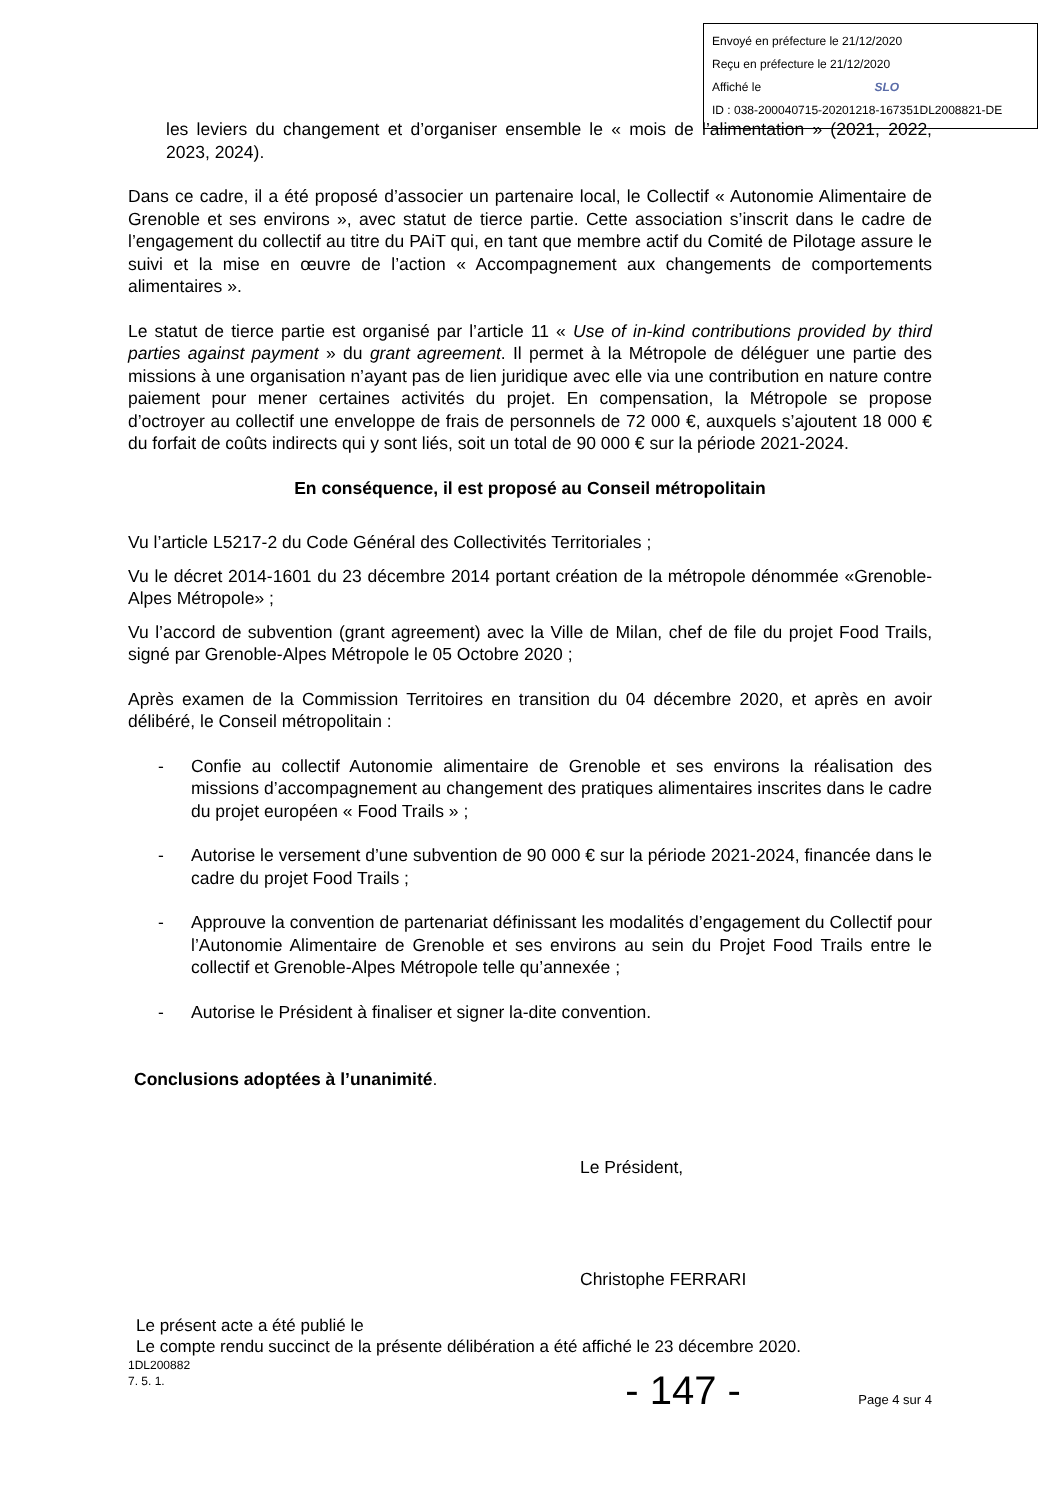Envoyé en préfecture le 21/12/2020
Reçu en préfecture le 21/12/2020
Affiché le SLO
ID : 038-200040715-20201218-167351DL2008821-DE
les leviers du changement et d’organiser ensemble le « mois de l’alimentation » (2021, 2022, 2023, 2024).
Dans ce cadre, il a été proposé d’associer un partenaire local, le Collectif « Autonomie Alimentaire de Grenoble et ses environs », avec statut de tierce partie. Cette association s’inscrit dans le cadre de l’engagement du collectif au titre du PAiT qui, en tant que membre actif du Comité de Pilotage assure le suivi et la mise en œuvre de l’action « Accompagnement aux changements de comportements alimentaires ».
Le statut de tierce partie est organisé par l’article 11 « Use of in-kind contributions provided by third parties against payment » du grant agreement. Il permet à la Métropole de déléguer une partie des missions à une organisation n’ayant pas de lien juridique avec elle via une contribution en nature contre paiement pour mener certaines activités du projet. En compensation, la Métropole se propose d’octroyer au collectif une enveloppe de frais de personnels de 72 000 €, auxquels s’ajoutent 18 000 € du forfait de coûts indirects qui y sont liés, soit un total de 90 000 € sur la période 2021-2024.
En conséquence, il est proposé au Conseil métropolitain
Vu l’article L5217-2 du Code Général des Collectivités Territoriales ;
Vu le décret 2014-1601 du 23 décembre 2014 portant création de la métropole dénommée «Grenoble-Alpes Métropole» ;
Vu l’accord de subvention (grant agreement) avec la Ville de Milan, chef de file du projet Food Trails, signé par Grenoble-Alpes Métropole le 05 Octobre 2020 ;
Après examen de la Commission Territoires en transition du 04 décembre 2020, et après en avoir délibéré, le Conseil métropolitain :
- Confie au collectif Autonomie alimentaire de Grenoble et ses environs la réalisation des missions d’accompagnement au changement des pratiques alimentaires inscrites dans le cadre du projet européen « Food Trails » ;
- Autorise le versement d’une subvention de 90 000 € sur la période 2021-2024, financée dans le cadre du projet Food Trails ;
- Approuve la convention de partenariat définissant les modalités d’engagement du Collectif pour l’Autonomie Alimentaire de Grenoble et ses environs au sein du Projet Food Trails entre le collectif et Grenoble-Alpes Métropole telle qu’annexée ;
- Autorise le Président à finaliser et signer la-dite convention.
Conclusions adoptées à l’unanimité.
Le Président,
Christophe FERRARI
Le présent acte a été publié le
Le compte rendu succinct de la présente délibération a été affiché le 23 décembre 2020.
1DL200882
7. 5. 1.
- 147 - Page 4 sur 4